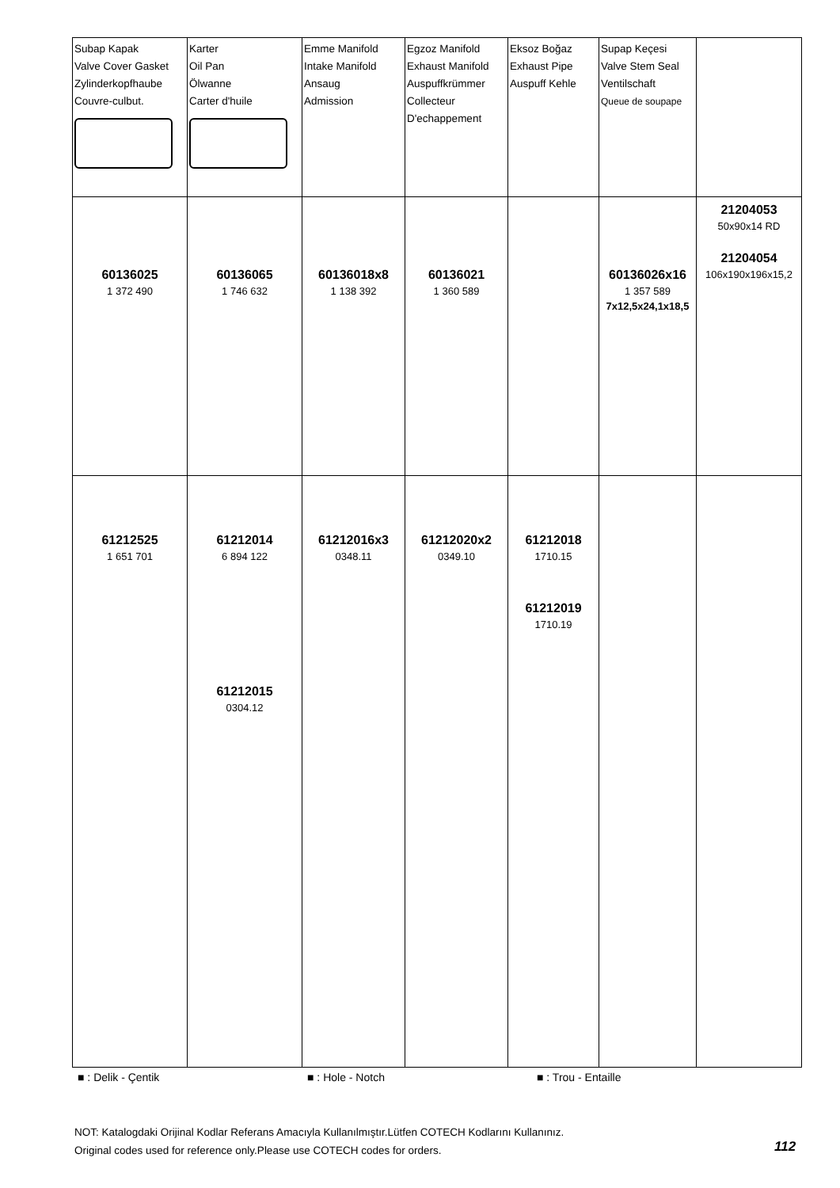| Subap Kapak Valve Cover Gasket Zylinderkopfhaube Couvre-culbut. | Karter Oil Pan Ölwanne Carter d'huile | Emme Manifold Intake Manifold Ansaug Admission | Egzoz Manifold Exhaust Manifold Auspuffkrümmer Collecteur D'echappement | Eksoz Boğaz Exhaust Pipe Auspuff Kehle | Supap Keçesi Valve Stem Seal Ventilschaft Queue de soupape | |
| 60136025 1 372 490 | 60136065 1 746 632 | 60136018x8 1 138 392 | 60136021 1 360 589 | | 60136026x16 1 357 589 7x12,5x24,1x18,5 | 21204053 50x90x14 RD 21204054 106x190x196x15,2 |
| 61212525 1 651 701 | 61212014 6 894 122 61212015 0304.12 | 61212016x3 0348.11 | 61212020x2 0349.10 | 61212018 1710.15 61212019 1710.19 | | |
■ : Delik - Çentik ■ : Hole - Notch ■ : Trou - Entaille
NOT: Katalogdaki Orijinal Kodlar Referans Amacıyla Kullanılmıştır.Lütfen COTECH Kodlarını Kullanınız.
Original codes used for reference only.Please use COTECH codes for orders.
112